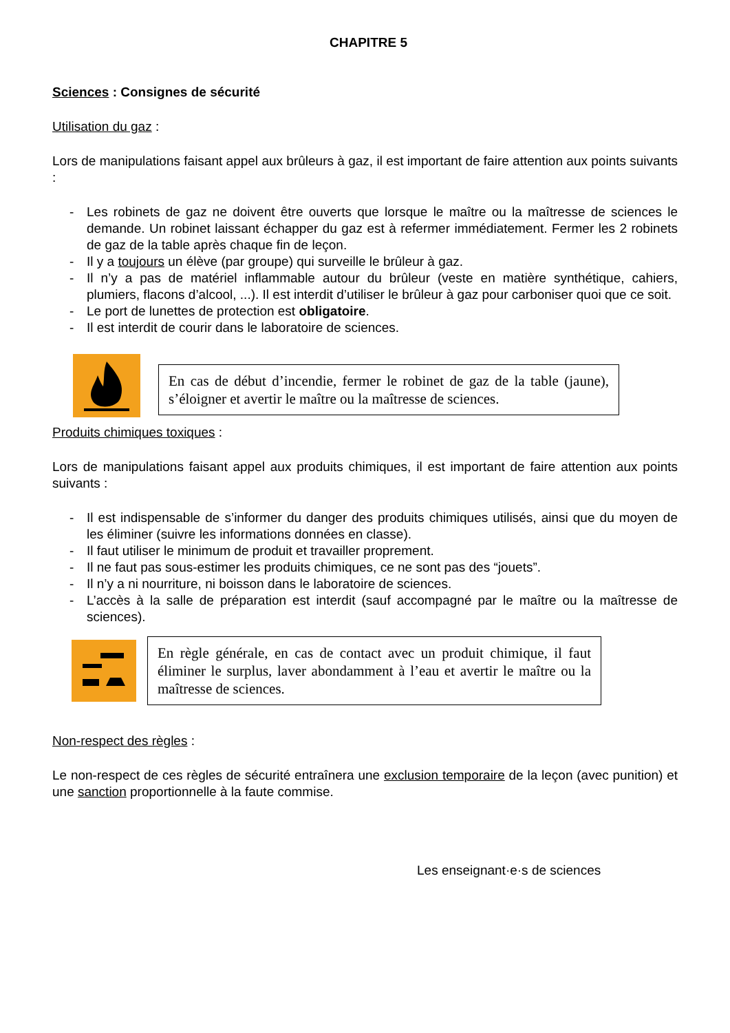CHAPITRE 5
Sciences : Consignes de sécurité
Utilisation du gaz :
Lors de manipulations faisant appel aux brûleurs à gaz, il est important de faire attention aux points suivants :
- Les robinets de gaz ne doivent être ouverts que lorsque le maître ou la maîtresse de sciences le demande. Un robinet laissant échapper du gaz est à refermer immédiatement. Fermer les 2 robinets de gaz de la table après chaque fin de leçon.
- Il y a toujours un élève (par groupe) qui surveille le brûleur à gaz.
- Il n’y a pas de matériel inflammable autour du brûleur (veste en matière synthétique, cahiers, plumiers, flacons d’alcool, ...). Il est interdit d’utiliser le brûleur à gaz pour carboniser quoi que ce soit.
- Le port de lunettes de protection est obligatoire.
- Il est interdit de courir dans le laboratoire de sciences.
En cas de début d’incendie, fermer le robinet de gaz de la table (jaune), s’éloigner et avertir le maître ou la maîtresse de sciences.
Produits chimiques toxiques :
Lors de manipulations faisant appel aux produits chimiques, il est important de faire attention aux points suivants :
- Il est indispensable de s’informer du danger des produits chimiques utilisés, ainsi que du moyen de les éliminer (suivre les informations données en classe).
- Il faut utiliser le minimum de produit et travailler proprement.
- Il ne faut pas sous-estimer les produits chimiques, ce ne sont pas des “jouets”.
- Il n’y a ni nourriture, ni boisson dans le laboratoire de sciences.
- L’accès à la salle de préparation est interdit (sauf accompagné par le maître ou la maîtresse de sciences).
En règle générale, en cas de contact avec un produit chimique, il faut éliminer le surplus, laver abondamment à l’eau et avertir le maître ou la maîtresse de sciences.
Non-respect des règles :
Le non-respect de ces règles de sécurité entraînera une exclusion temporaire de la leçon (avec punition) et une sanction proportionnelle à la faute commise.
Les enseignant·e·s de sciences